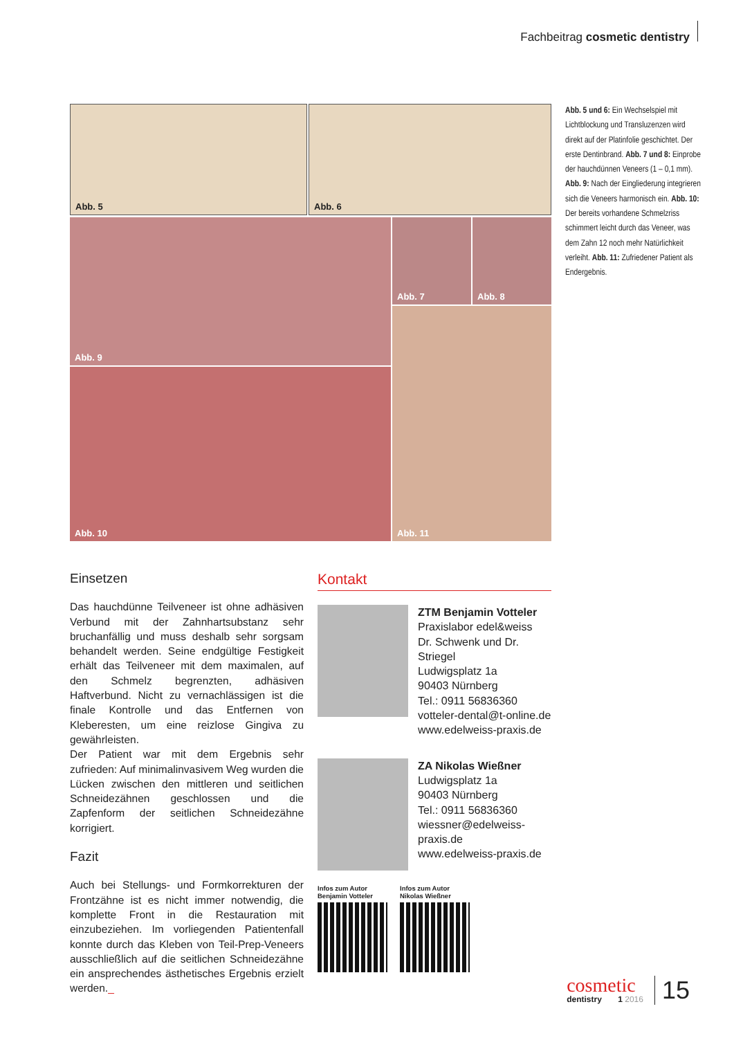Fachbeitrag cosmetic dentistry
Abb. 5 Abb. 6
Abb. 9 Abb. 7 Abb. 8
Abb. 10
Abb. 11
Abb. 5 und 6: Ein Wechselspiel mit Lichtblockung und Transluzenzen wird direkt auf der Platinfolie geschichtet. Der erste Dentinbrand. Abb. 7 und 8: Einprobe der hauchdünnen Veneers (1 – 0,1 mm). Abb. 9: Nach der Eingliederung integrieren sich die Veneers harmonisch ein. Abb. 10: Der bereits vorhandene Schmelzriss schimmert leicht durch das Veneer, was dem Zahn 12 noch mehr Natürlichkeit verleiht. Abb. 11: Zufriedener Patient als Endergebnis.
Einsetzen
Das hauchdünne Teilveneer ist ohne adhäsiven Verbund mit der Zahnhartsubstanz sehr bruchanfällig und muss deshalb sehr sorgsam behandelt werden. Seine endgültige Festigkeit erhält das Teilveneer mit dem maximalen, auf den Schmelz begrenzten, adhäsiven Haftverbund. Nicht zu vernachlässigen ist die finale Kontrolle und das Entfernen von Kleberesten, um eine reizlose Gingiva zu gewährleisten.
Der Patient war mit dem Ergebnis sehr zufrieden: Auf minimalinvasivem Weg wurden die Lücken zwischen den mittleren und seitlichen Schneidezähnen geschlossen und die Zapfenform der seitlichen Schneidezähne korrigiert.
Fazit
Auch bei Stellungs- und Formkorrekturen der Frontzähne ist es nicht immer notwendig, die komplette Front in die Restauration mit einzubeziehen. Im vorliegenden Patientenfall konnte durch das Kleben von Teil-Prep-Veneers ausschließlich auf die seitlichen Schneidezähne ein ansprechendes ästhetisches Ergebnis erzielt werden._
Kontakt
ZTM Benjamin Votteler
Praxislabor edel&weiss
Dr. Schwenk und Dr. Striegel
Ludwigsplatz 1a
90403 Nürnberg
Tel.: 0911 56836360
votteler-dental@t-online.de
www.edelweiss-praxis.de
ZA Nikolas Wießner
Ludwigsplatz 1a
90403 Nürnberg
Tel.: 0911 56836360
wiessner@edelweiss-praxis.de
www.edelweiss-praxis.de
Infos zum Autor
Benjamin Votteler
Infos zum Autor
Nikolas Wießner
cosmetic
dentistry 1 2016
15